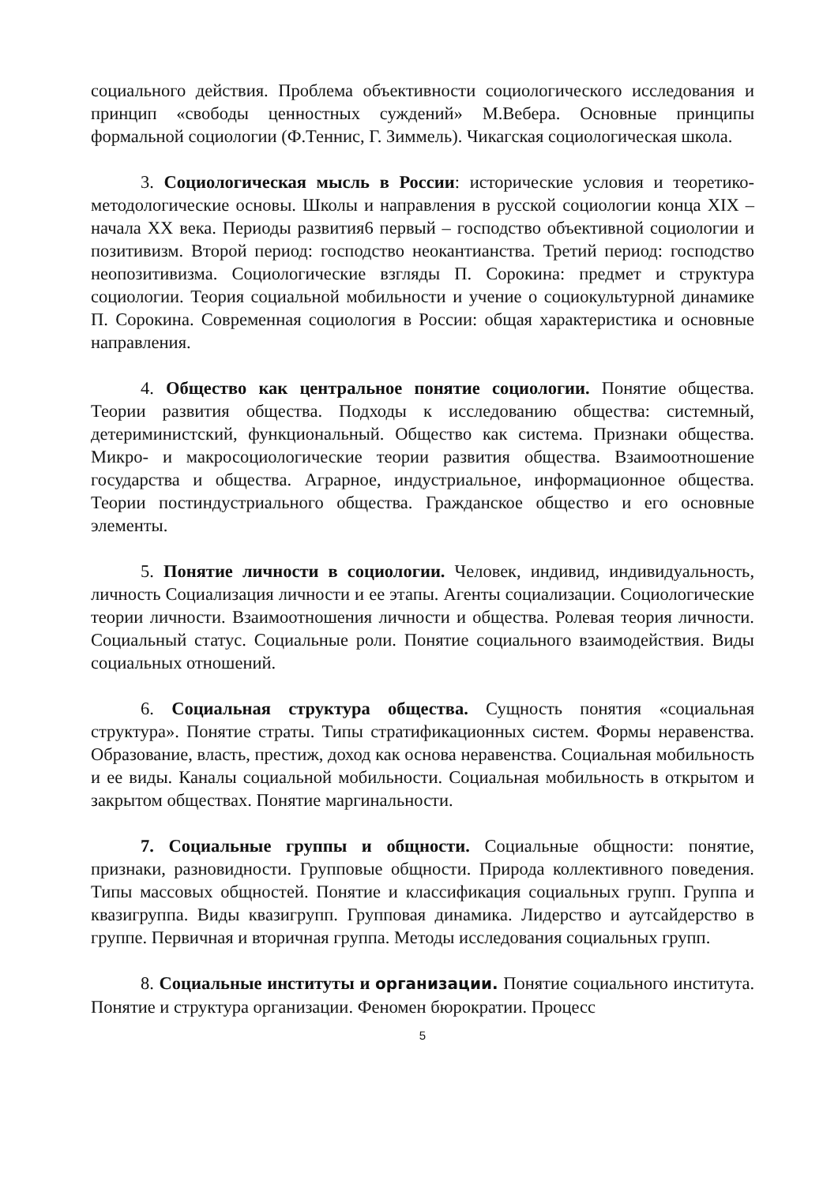социального действия. Проблема объективности социологического исследования и принцип «свободы ценностных суждений» М.Вебера. Основные принципы формальной социологии (Ф.Теннис, Г. Зиммель). Чикагская социологическая школа.
3. Социологическая мысль в России: исторические условия и теоретико-методологические основы. Школы и направления в русской социологии конца XIX – начала XX века. Периоды развития6 первый – господство объективной социологии и позитивизм. Второй период: господство неокантианства. Третий период: господство неопозитивизма. Социологические взгляды П. Сорокина: предмет и структура социологии. Теория социальной мобильности и учение о социокультурной динамике П. Сорокина. Современная социология в России: общая характеристика и основные направления.
4. Общество как центральное понятие социологии. Понятие общества. Теории развития общества. Подходы к исследованию общества: системный, детериминистский, функциональный. Общество как система. Признаки общества. Микро- и макросоциологические теории развития общества. Взаимоотношение государства и общества. Аграрное, индустриальное, информационное общества. Теории постиндустриального общества. Гражданское общество и его основные элементы.
5. Понятие личности в социологии. Человек, индивид, индивидуальность, личность Социализация личности и ее этапы. Агенты социализации. Социологические теории личности. Взаимоотношения личности и общества. Ролевая теория личности. Социальный статус. Социальные роли. Понятие социального взаимодействия. Виды социальных отношений.
6. Социальная структура общества. Сущность понятия «социальная структура». Понятие страты. Типы стратификационных систем. Формы неравенства. Образование, власть, престиж, доход как основа неравенства. Социальная мобильность и ее виды. Каналы социальной мобильности. Социальная мобильность в открытом и закрытом обществах. Понятие маргинальности.
7. Социальные группы и общности. Социальные общности: понятие, признаки, разновидности. Групповые общности. Природа коллективного поведения. Типы массовых общностей. Понятие и классификация социальных групп. Группа и квазигруппа. Виды квазигрупп. Групповая динамика. Лидерство и аутсайдерство в группе. Первичная и вторичная группа. Методы исследования социальных групп.
8. Социальные институты и организации. Понятие социального института. Понятие и структура организации. Феномен бюрократии. Процесс
5